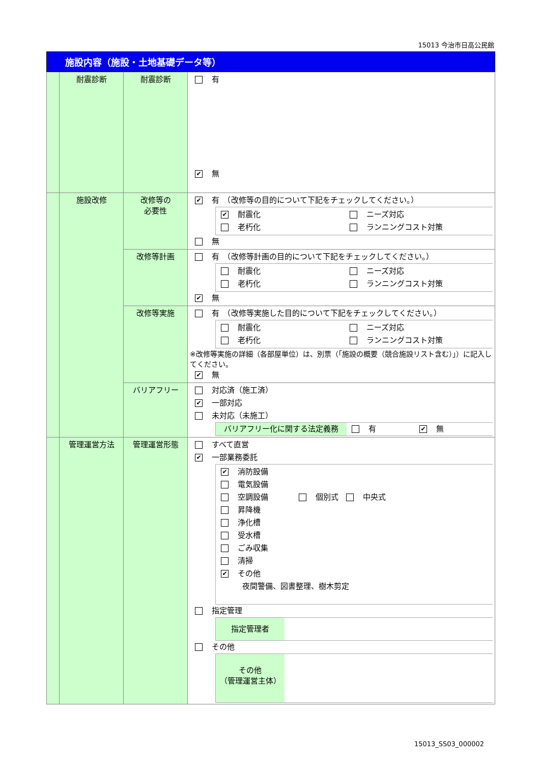15013 今治市日高公民館
施設内容（施設・土地基礎データ等）
| | 耐震診断 | 耐震診断 | 有 ✔ 無 |
| | 施設改修 | 改修等の 必要性 | ✔ 有 （改修等の目的について下記をチェックしてください。） ✔ 耐震化 ニーズ対応 老朽化 ランニングコスト対策 無 |
| | | 改修等計画 | 有 （改修等計画の目的について下記をチェックしてください。） 耐震化 ニーズ対応 老朽化 ランニングコスト対策 ✔ 無 |
| | | 改修等実施 | 有 （改修等実施した目的について下記をチェックしてください。） 耐震化 ニーズ対応 老朽化 ランニングコスト対策 ※改修等実施の詳細（各部屋単位）は、別票（「施設の概要（競合施設リスト含む）」）に記入してください。 ✔ 無 |
| | | バリアフリー | 対応済（施工済） ✔ 一部対応 未対応（未施工） バリアフリー化に関する法定義務 有 ✔ 無 |
| | 管理運営方法 | 管理運営形態 | すべて直営 ✔ 一部業務委託 ✔ 消防設備 電気設備 空調設備 個別式 中央式 昇降機 浄化槽 受水槽 ごみ収集 清掃 ✔ その他 夜間警備、図書整理、樹木剪定 指定管理 指定管理者 その他 その他 （管理運営主体） |
15013_SS03_000002